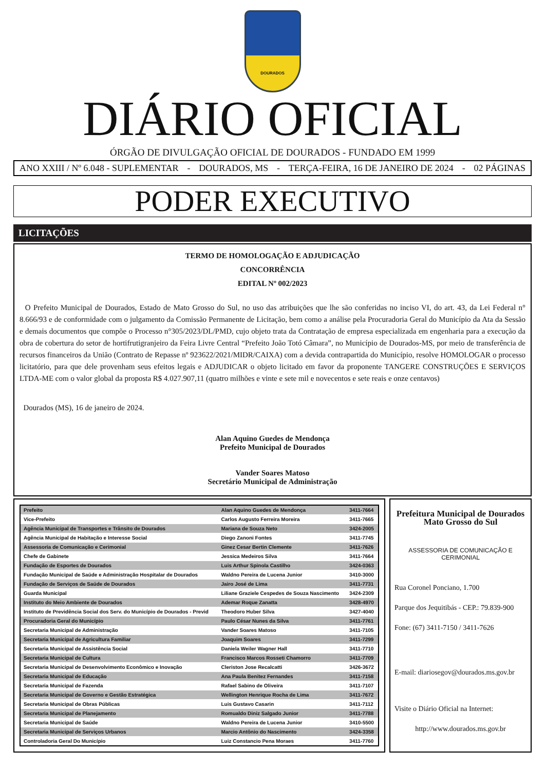DOURADOS
DIÁRIO OFICIAL
ÓRGÃO DE DIVULGAÇÃO OFICIAL DE DOURADOS - FUNDADO EM 1999
ANO XXIII / Nº 6.048 - SUPLEMENTAR - DOURADOS, MS - TERÇA-FEIRA, 16 DE JANEIRO DE 2024 - 02 PÁGINAS
PODER EXECUTIVO
LICITAÇÕES
TERMO DE HOMOLOGAÇÃO E ADJUDICAÇÃO
CONCORRÊNCIA
EDITAL Nº 002/2023
O Prefeito Municipal de Dourados, Estado de Mato Grosso do Sul, no uso das atribuições que lhe são conferidas no inciso VI, do art. 43, da Lei Federal n° 8.666/93 e de conformidade com o julgamento da Comissão Permanente de Licitação, bem como a análise pela Procuradoria Geral do Município da Ata da Sessão e demais documentos que compõe o Processo n°305/2023/DL/PMD, cujo objeto trata da Contratação de empresa especializada em engenharia para a execução da obra de cobertura do setor de hortifrutigranjeiro da Feira Livre Central “Prefeito João Totó Câmara”, no Município de Dourados-MS, por meio de transferência de recursos financeiros da União (Contrato de Repasse nº 923622/2021/MIDR/CAIXA) com a devida contrapartida do Município, resolve HOMOLOGAR o processo licitatório, para que dele provenham seus efeitos legais e ADJUDICAR o objeto licitado em favor da proponente TANGERE CONSTRUÇÕES E SERVIÇOS LTDA-ME com o valor global da proposta R$ 4.027.907,11 (quatro milhões e vinte e sete mil e novecentos e sete reais e onze centavos)
Dourados (MS), 16 de janeiro de 2024.
Alan Aquino Guedes de Mendonça
Prefeito Municipal de Dourados
Vander Soares Matoso
Secretário Municipal de Administração
| Prefeito | Alan Aquino Guedes de Mendonça | 3411-7664 |
| Vice-Prefeito | Carlos Augusto Ferreira Moreira | 3411-7665 |
| Agência Municipal de Transportes e Trânsito de Dourados | Mariana de Souza Neto | 3424-2005 |
| Agência Municipal de Habitação e Interesse Social | Diego Zanoni Fontes | 3411-7745 |
| Assessoria de Comunicação e Cerimonial | Ginez Cesar Bertin Clemente | 3411-7626 |
| Chefe de Gabinete | Jessica Medeiros Silva | 3411-7664 |
| Fundação de Esportes de Dourados | Luis Arthur Spinola Castilho | 3424-0363 |
| Fundação Municipal de Saúde e Administração Hospitalar de Dourados | Waldno Pereira de Lucena Junior | 3410-3000 |
| Fundação de Serviços de Saúde de Dourados | Jairo José de Lima | 3411-7731 |
| Guarda Municipal | Liliane Graziele Cespedes de Souza Nascimento | 3424-2309 |
| Instituto do Meio Ambiente de Dourados | Ademar Roque Zanatta | 3428-4970 |
| Instituto de Previdência Social dos Serv. do Município de Dourados - Previd | Theodoro Huber Silva | 3427-4040 |
| Procuradoria Geral do Município | Paulo César Nunes da Silva | 3411-7761 |
| Secretaria Municipal de Administração | Vander Soares Matoso | 3411-7105 |
| Secretaria Municipal de Agricultura Familiar | Joaquim Soares | 3411-7299 |
| Secretaria Municipal de Assistência Social | Daniela Weiler Wagner Hall | 3411-7710 |
| Secretaria Municipal de Cultura | Francisco Marcos Rosseti Chamorro | 3411-7709 |
| Secretaria Municipal de Desenvolvimento Econômico e Inovação | Cleriston Jose Recalcatti | 3426-3672 |
| Secretaria Municipal de Educação | Ana Paula Benitez Fernandes | 3411-7158 |
| Secretaria Municipal de Fazenda | Rafael Sabino de Oliveira | 3411-7107 |
| Secretaria Municipal de Governo e Gestão Estratégica | Wellington Henrique Rocha de Lima | 3411-7672 |
| Secretaria Municipal de Obras Públicas | Luis Gustavo Casarin | 3411-7112 |
| Secretaria Municipal de Planejamento | Romualdo Diniz Salgado Junior | 3411-7788 |
| Secretaria Municipal de Saúde | Waldno Pereira de Lucena Junior | 3410-5500 |
| Secretaria Municipal de Serviços Urbanos | Marcio Antônio do Nascimento | 3424-3358 |
| Controladoria Geral Do Município | Luiz Constancio Pena Moraes | 3411-7760 |
Prefeitura Municipal de Dourados
Mato Grosso do Sul
ASSESSORIA DE COMUNICAÇÃO E CERIMONIAL
Rua Coronel Ponciano, 1.700
Parque dos Jequitibás - CEP.: 79.839-900
Fone: (67) 3411-7150 / 3411-7626
E-mail: diariosegov@dourados.ms.gov.br
Visite o Diário Oficial na Internet:
http://www.dourados.ms.gov.br